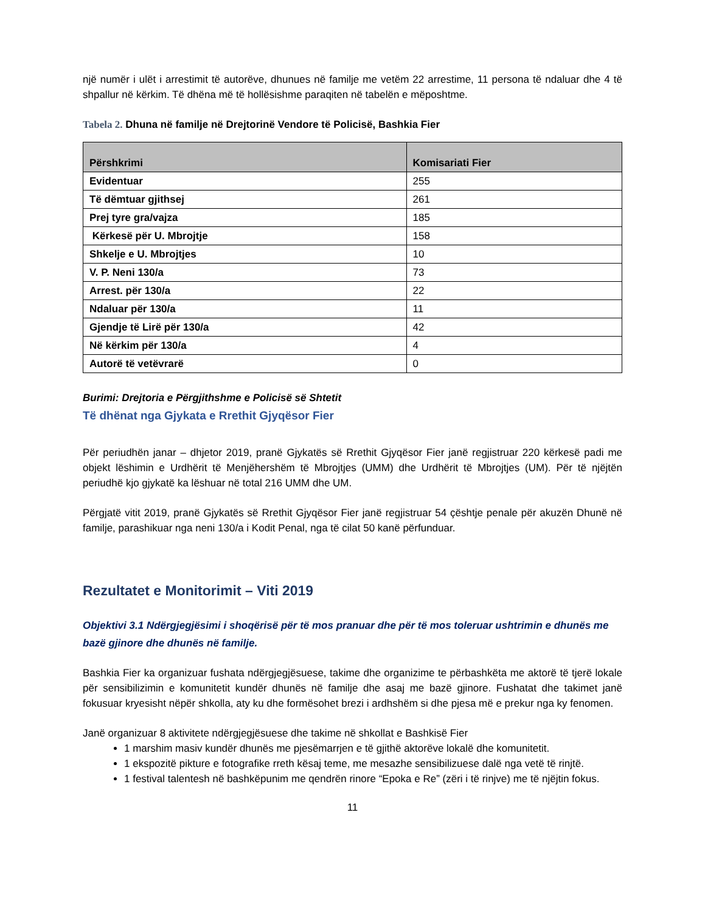një numër i ulët i arrestimit të autorëve, dhunues në familje me vetëm 22 arrestime, 11 persona të ndaluar dhe 4 të shpallur në kërkim. Të dhëna më të hollësishme paraqiten në tabelën e mëposhtme.
Tabela 2. Dhuna në familje në Drejtorinë Vendore të Policisë, Bashkia Fier
| Përshkrimi | Komisariati Fier |
| --- | --- |
| Evidentuar | 255 |
| Të dëmtuar gjithsej | 261 |
| Prej tyre gra/vajza | 185 |
| Kërkesë për U. Mbrojtje | 158 |
| Shkelje e U. Mbrojtjes | 10 |
| V. P. Neni 130/a | 73 |
| Arrest. për 130/a | 22 |
| Ndaluar për 130/a | 11 |
| Gjendje të Lirë për 130/a | 42 |
| Në kërkim për 130/a | 4 |
| Autorë të vetëvrarë | 0 |
Burimi: Drejtoria e Përgjithshme e Policisë së Shtetit
Të dhënat nga Gjykata e Rrethit Gjyqësor Fier
Për periudhën janar – dhjetor 2019, pranë Gjykatës së Rrethit Gjyqësor Fier janë regjistruar 220 kërkesë padi me objekt lëshimin e Urdhërit të Menjëhershëm të Mbrojtjes (UMM) dhe Urdhërit të Mbrojtjes (UM). Për të njëjtën periudhë kjo gjykatë ka lëshuar në total 216 UMM dhe UM.
Përgjatë vitit 2019, pranë Gjykatës së Rrethit Gjyqësor Fier janë regjistruar 54 çështje penale për akuzën Dhunë në familje, parashikuar nga neni 130/a i Kodit Penal, nga të cilat 50 kanë përfunduar.
Rezultatet e Monitorimit – Viti 2019
Objektivi 3.1 Ndërgjegjësimi i shoqërisë për të mos pranuar dhe për të mos toleruar ushtrimin e dhunës me bazë gjinore dhe dhunës në familje.
Bashkia Fier ka organizuar fushata ndërgjegjësuese, takime dhe organizime te përbashkëta me aktorë të tjerë lokale për sensibilizimin e komunitetit kundër dhunës në familje dhe asaj me bazë gjinore. Fushatat dhe takimet janë fokusuar kryesisht nëpër shkolla, aty ku dhe formësohet brezi i ardhshëm si dhe pjesa më e prekur nga ky fenomen.
Janë organizuar 8 aktivitete ndërgjegjësuese dhe takime në shkollat e Bashkisë Fier
1 marshim masiv kundër dhunës me pjesëmarrjen e të gjithë aktorëve lokalë dhe komunitetit.
1 ekspozitë pikture e fotografike rreth kësaj teme, me mesazhe sensibilizuese dalë nga vetë të rinjtë.
1 festival talentesh në bashkëpunim me qendrën rinore “Epoka e Re” (zëri i të rinjve) me të njëjtin fokus.
11